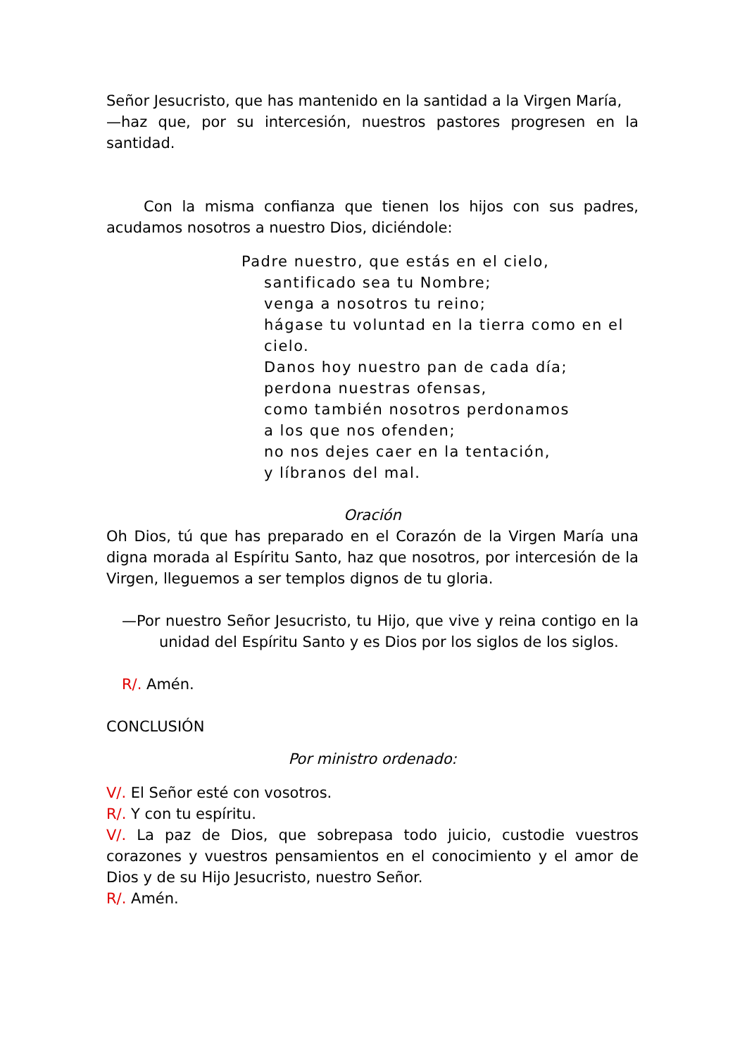Señor Jesucristo, que has mantenido en la santidad a la Virgen María,
—haz que, por su intercesión, nuestros pastores progresen en la santidad.
Con la misma confianza que tienen los hijos con sus padres, acudamos nosotros a nuestro Dios, diciéndole:
Padre nuestro, que estás en el cielo,
santificado sea tu Nombre;
venga a nosotros tu reino;
hágase tu voluntad en la tierra como en el cielo.
Danos hoy nuestro pan de cada día;
perdona nuestras ofensas,
como también nosotros perdonamos
a los que nos ofenden;
no nos dejes caer en la tentación,
y líbranos del mal.
Oración
Oh Dios, tú que has preparado en el Corazón de la Virgen María una digna morada al Espíritu Santo, haz que nosotros, por intercesión de la Virgen, lleguemos a ser templos dignos de tu gloria.
—Por nuestro Señor Jesucristo, tu Hijo, que vive y reina contigo en la unidad del Espíritu Santo y es Dios por los siglos de los siglos.
R/. Amén.
CONCLUSIÓN
Por ministro ordenado:
V/. El Señor esté con vosotros.
R/. Y con tu espíritu.
V/. La paz de Dios, que sobrepasa todo juicio, custodie vuestros corazones y vuestros pensamientos en el conocimiento y el amor de Dios y de su Hijo Jesucristo, nuestro Señor.
R/. Amén.